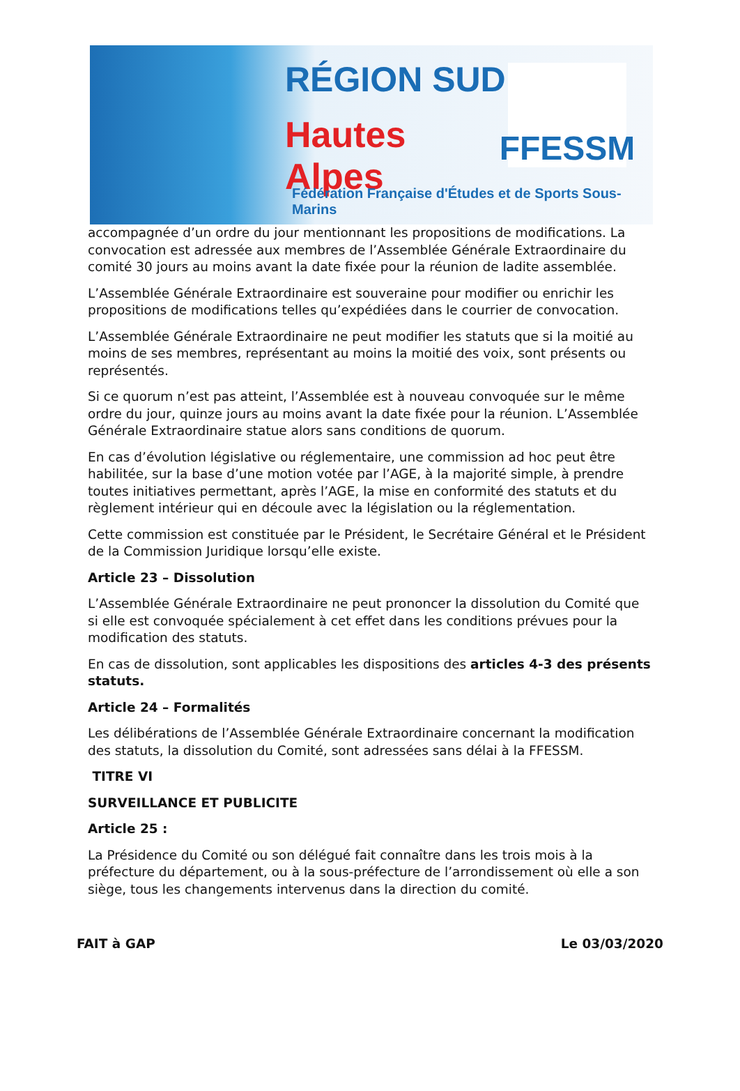RÉGION SUD
Hautes Alpes
FFESSM
Fédération Française d'Études et de Sports Sous-Marins
accompagnée d’un ordre du jour mentionnant les propositions de modifications. La convocation est adressée aux membres de l’Assemblée Générale Extraordinaire du comité 30 jours au moins avant la date fixée pour la réunion de ladite assemblée.
L’Assemblée Générale Extraordinaire est souveraine pour modifier ou enrichir les propositions de modifications telles qu’expédiées dans le courrier de convocation.
L’Assemblée Générale Extraordinaire ne peut modifier les statuts que si la moitié au moins de ses membres, représentant au moins la moitié des voix, sont présents ou représentés.
Si ce quorum n’est pas atteint, l’Assemblée est à nouveau convoquée sur le même ordre du jour, quinze jours au moins avant la date fixée pour la réunion. L’Assemblée Générale Extraordinaire statue alors sans conditions de quorum.
En cas d’évolution législative ou réglementaire, une commission ad hoc peut être habilitée, sur la base d’une motion votée par l’AGE, à la majorité simple, à prendre toutes initiatives permettant, après l’AGE, la mise en conformité des statuts et du règlement intérieur qui en découle avec la législation ou la réglementation.
Cette commission est constituée par le Président, le Secrétaire Général et le Président de la Commission Juridique lorsqu’elle existe.
Article 23 – Dissolution
L’Assemblée Générale Extraordinaire ne peut prononcer la dissolution du Comité que si elle est convoquée spécialement à cet effet dans les conditions prévues pour la modification des statuts.
En cas de dissolution, sont applicables les dispositions des articles 4-3 des présents statuts.
Article 24 – Formalités
Les délibérations de l’Assemblée Générale Extraordinaire concernant la modification des statuts, la dissolution du Comité, sont adressées sans délai à la FFESSM.
TITRE VI
SURVEILLANCE ET PUBLICITE
Article 25 :
La Présidence du Comité ou son délégué fait connaître dans les trois mois à la préfecture du département, ou à la sous-préfecture de l’arrondissement où elle a son siège, tous les changements intervenus dans la direction du comité.
FAIT à GAP Le 03/03/2020